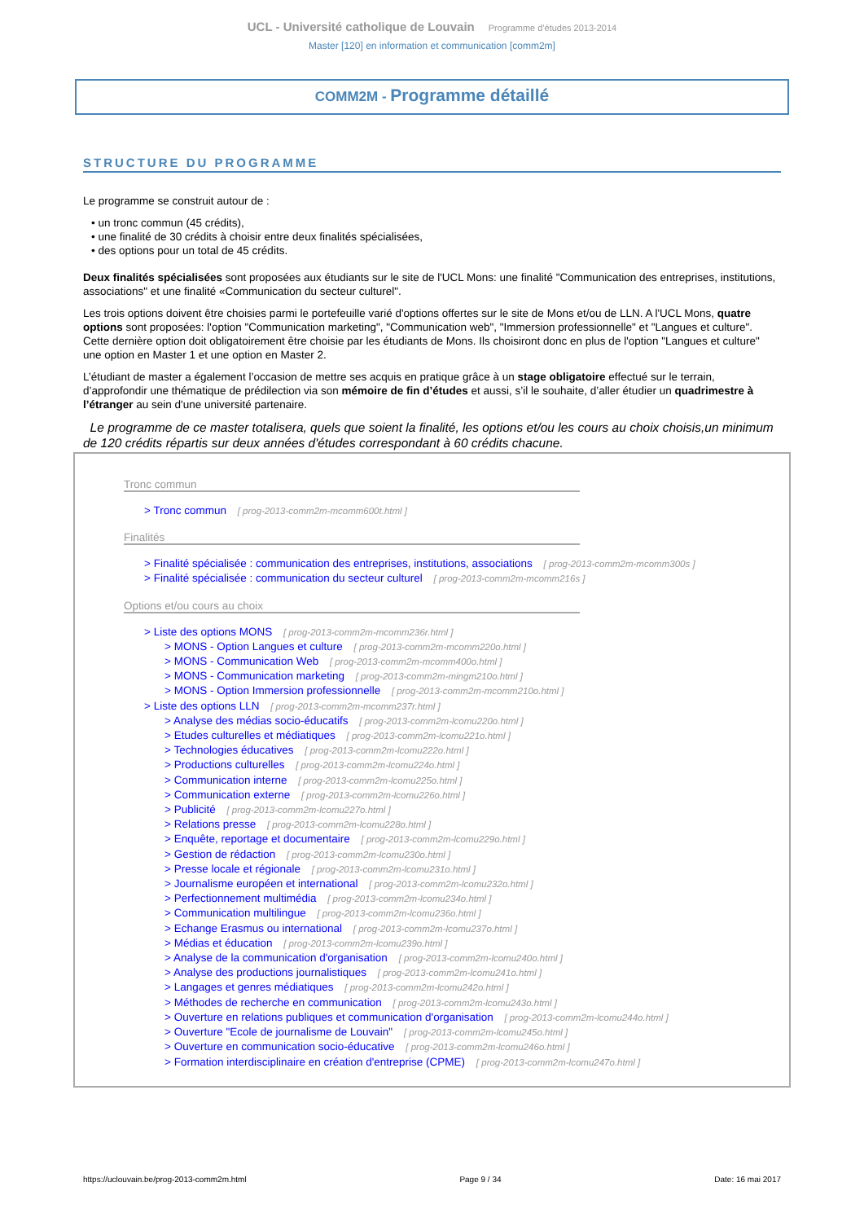UCL - Université catholique de Louvain Programme d'études 2013-2014
Master [120] en information et communication [comm2m]
COMM2M - Programme détaillé
STRUCTURE DU PROGRAMME
Le programme se construit autour de :
• un tronc commun (45 crédits),
• une finalité de 30 crédits à choisir entre deux finalités spécialisées,
• des options pour un total de 45 crédits.
Deux finalités spécialisées sont proposées aux étudiants sur le site de l'UCL Mons: une finalité "Communication des entreprises, institutions, associations" et une finalité «Communication du secteur culturel".
Les trois options doivent être choisies parmi le portefeuille varié d'options offertes sur le site de Mons et/ou de LLN. A l'UCL Mons, quatre options sont proposées: l'option "Communication marketing", "Communication web", "Immersion professionnelle" et "Langues et culture". Cette dernière option doit obligatoirement être choisie par les étudiants de Mons. Ils choisiront donc en plus de l'option "Langues et culture" une option en Master 1 et une option en Master 2.
L’étudiant de master a également l’occasion de mettre ses acquis en pratique grâce à un stage obligatoire effectué sur le terrain, d’approfondir une thématique de prédilection via son mémoire de fin d’études et aussi, s’il le souhaite, d’aller étudier un quadrimestre à l’étranger au sein d'une université partenaire.
Le programme de ce master totalisera, quels que soient la finalité, les options et/ou les cours au choix choisis,un minimum de 120 crédits répartis sur deux années d'études correspondant à 60 crédits chacune.
Tronc commun
> Tronc commun [ prog-2013-comm2m-mcomm600t.html ]
Finalités
> Finalité spécialisée : communication des entreprises, institutions, associations [ prog-2013-comm2m-mcomm300s ]
> Finalité spécialisée : communication du secteur culturel [ prog-2013-comm2m-mcomm216s ]
Options et/ou cours au choix
> Liste des options MONS [ prog-2013-comm2m-mcomm236r.html ]
> MONS - Option Langues et culture [ prog-2013-comm2m-mcomm220o.html ]
> MONS - Communication Web [ prog-2013-comm2m-mcomm400o.html ]
> MONS - Communication marketing [ prog-2013-comm2m-mingm210o.html ]
> MONS - Option Immersion professionnelle [ prog-2013-comm2m-mcomm210o.html ]
> Liste des options LLN [ prog-2013-comm2m-mcomm237r.html ]
> Analyse des médias socio-éducatifs [ prog-2013-comm2m-lcomu220o.html ]
> Etudes culturelles et médiatiques [ prog-2013-comm2m-lcomu221o.html ]
> Technologies éducatives [ prog-2013-comm2m-lcomu222o.html ]
> Productions culturelles [ prog-2013-comm2m-lcomu224o.html ]
> Communication interne [ prog-2013-comm2m-lcomu225o.html ]
> Communication externe [ prog-2013-comm2m-lcomu226o.html ]
> Publicité [ prog-2013-comm2m-lcomu227o.html ]
> Relations presse [ prog-2013-comm2m-lcomu228o.html ]
> Enquête, reportage et documentaire [ prog-2013-comm2m-lcomu229o.html ]
> Gestion de rédaction [ prog-2013-comm2m-lcomu230o.html ]
> Presse locale et régionale [ prog-2013-comm2m-lcomu231o.html ]
> Journalisme européen et international [ prog-2013-comm2m-lcomu232o.html ]
> Perfectionnement multimédia [ prog-2013-comm2m-lcomu234o.html ]
> Communication multilingue [ prog-2013-comm2m-lcomu236o.html ]
> Echange Erasmus ou international [ prog-2013-comm2m-lcomu237o.html ]
> Médias et éducation [ prog-2013-comm2m-lcomu239o.html ]
> Analyse de la communication d'organisation [ prog-2013-comm2m-lcomu240o.html ]
> Analyse des productions journalistiques [ prog-2013-comm2m-lcomu241o.html ]
> Langages et genres médiatiques [ prog-2013-comm2m-lcomu242o.html ]
> Méthodes de recherche en communication [ prog-2013-comm2m-lcomu243o.html ]
> Ouverture en relations publiques et communication d'organisation [ prog-2013-comm2m-lcomu244o.html ]
> Ouverture "Ecole de journalisme de Louvain" [ prog-2013-comm2m-lcomu245o.html ]
> Ouverture en communication socio-éducative [ prog-2013-comm2m-lcomu246o.html ]
> Formation interdisciplinaire en création d'entreprise (CPME) [ prog-2013-comm2m-lcomu247o.html ]
https://uclouvain.be/prog-2013-comm2m.html Page 9 / 34 Date: 16 mai 2017